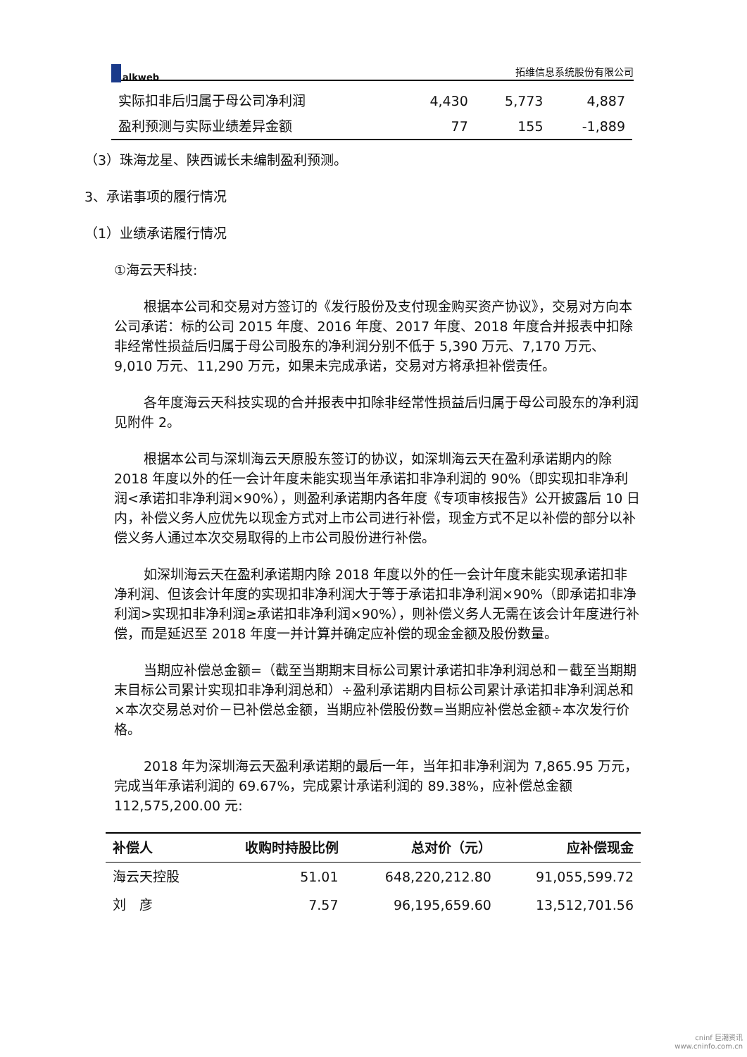alkweb 拓维信息系统股份有限公司
| 实际扣非后归属于母公司净利润 | 4,430 | 5,773 | 4,887 |
| 盈利预测与实际业绩差异金额 | 77 | 155 | -1,889 |
（3）珠海龙星、陕西诚长未编制盈利预测。
3、承诺事项的履行情况
（1）业绩承诺履行情况
①海云天科技:
根据本公司和交易对方签订的《发行股份及支付现金购买资产协议》，交易对方向本公司承诺：标的公司 2015 年度、2016 年度、2017 年度、2018 年度合并报表中扣除非经常性损益后归属于母公司股东的净利润分别不低于 5,390 万元、7,170 万元、9,010 万元、11,290 万元，如果未完成承诺，交易对方将承担补偿责任。
各年度海云天科技实现的合并报表中扣除非经常性损益后归属于母公司股东的净利润见附件 2。
根据本公司与深圳海云天原股东签订的协议，如深圳海云天在盈利承诺期内的除 2018 年度以外的任一会计年度未能实现当年承诺扣非净利润的 90%（即实现扣非净利润<承诺扣非净利润×90%），则盈利承诺期内各年度《专项审核报告》公开披露后 10 日内，补偿义务人应优先以现金方式对上市公司进行补偿，现金方式不足以补偿的部分以补偿义务人通过本次交易取得的上市公司股份进行补偿。
如深圳海云天在盈利承诺期内除 2018 年度以外的任一会计年度未能实现承诺扣非净利润、但该会计年度的实现扣非净利润大于等于承诺扣非净利润×90%（即承诺扣非净利润>实现扣非净利润≥承诺扣非净利润×90%），则补偿义务人无需在该会计年度进行补偿，而是延迟至 2018 年度一并计算并确定应补偿的现金金额及股份数量。
当期应补偿总金额=（截至当期期末目标公司累计承诺扣非净利润总和－截至当期期末目标公司累计实现扣非净利润总和）÷盈利承诺期内目标公司累计承诺扣非净利润总和×本次交易总对价－已补偿总金额，当期应补偿股份数=当期应补偿总金额÷本次发行价格。
2018 年为深圳海云天盈利承诺期的最后一年，当年扣非净利润为 7,865.95 万元，完成当年承诺利润的 69.67%，完成累计承诺利润的 89.38%，应补偿总金额 112,575,200.00 元:
| 补偿人 | 收购时持股比例 | 总对价（元） | 应补偿现金 |
| --- | --- | --- | --- |
| 海云天控股 | 51.01 | 648,220,212.80 | 91,055,599.72 |
| 刘 彦 | 7.57 | 96,195,659.60 | 13,512,701.56 |
cninf 巨潮资讯
www.cninfo.com.cn